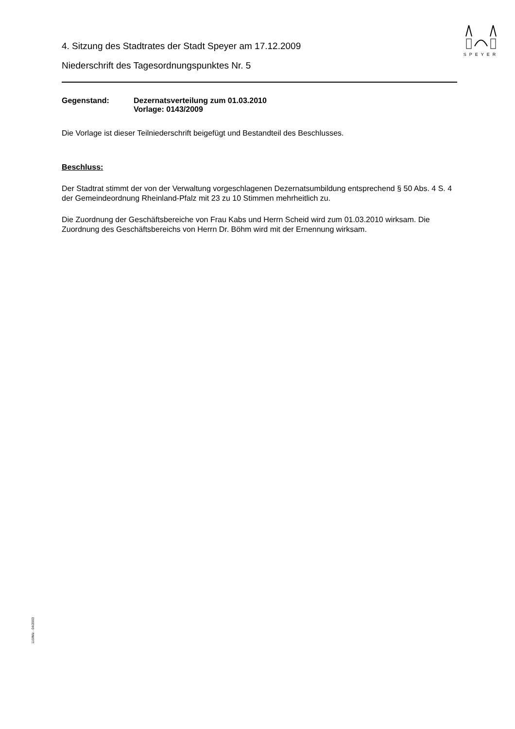SPEYER
4. Sitzung des Stadtrates der Stadt Speyer am 17.12.2009
Niederschrift des Tagesordnungspunktes Nr. 5
Gegenstand: Dezernatsverteilung zum 01.03.2010
Vorlage: 0143/2009
Die Vorlage ist dieser Teilniederschrift beigefügt und Bestandteil des Beschlusses.
Beschluss:
Der Stadtrat stimmt der von der Verwaltung vorgeschlagenen Dezernatsumbildung entsprechend § 50 Abs. 4 S. 4 der Gemeindeordnung Rheinland-Pfalz mit 23 zu 10 Stimmen mehrheitlich zu.
Die Zuordnung der Geschäftsbereiche von Frau Kabs und Herrn Scheid wird zum 01.03.2010 wirksam. Die Zuordnung des Geschäftsbereichs von Herrn Dr. Böhm wird mit der Ernennung wirksam.
110/Mü - 04/2003